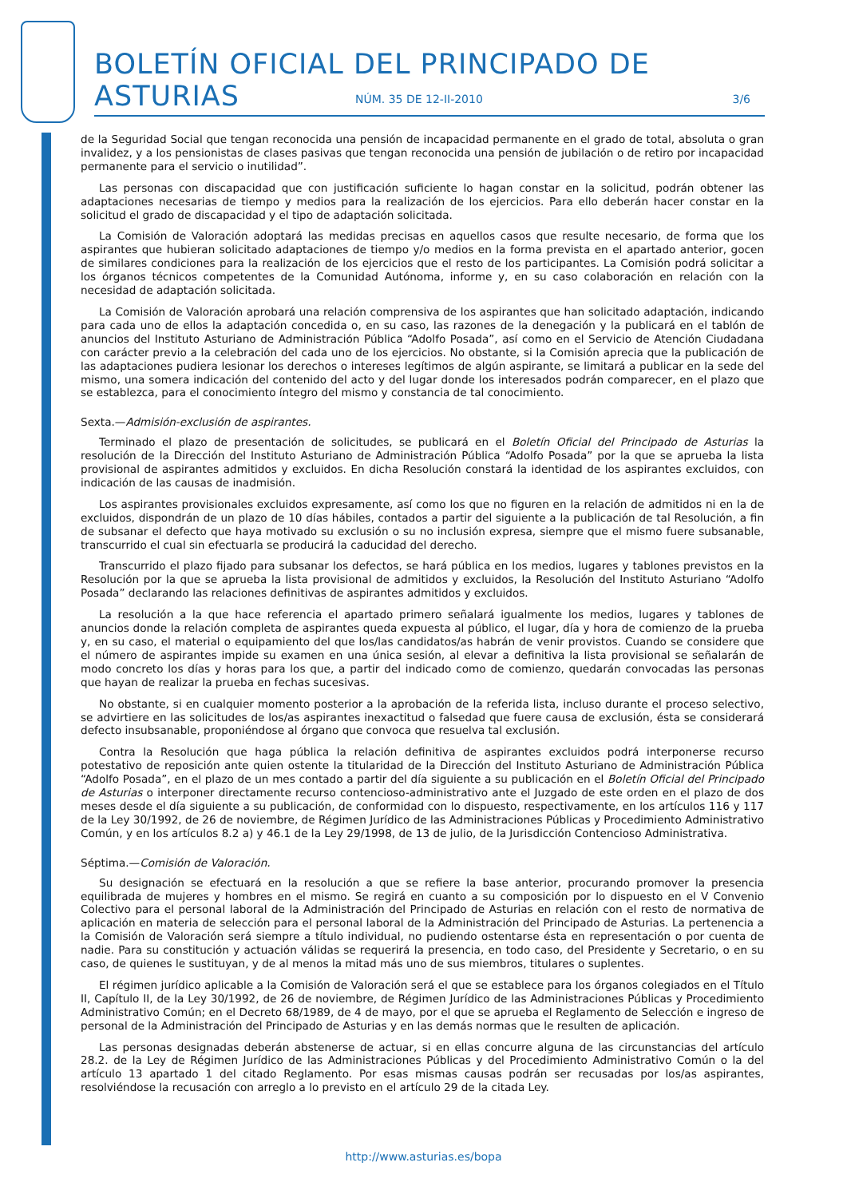BOLETÍN OFICIAL DEL PRINCIPADO DE ASTURIAS
NÚM. 35 DE 12-II-2010 3/6
de la Seguridad Social que tengan reconocida una pensión de incapacidad permanente en el grado de total, absoluta o gran invalidez, y a los pensionistas de clases pasivas que tengan reconocida una pensión de jubilación o de retiro por incapacidad permanente para el servicio o inutilidad”.
Las personas con discapacidad que con justificación suficiente lo hagan constar en la solicitud, podrán obtener las adaptaciones necesarias de tiempo y medios para la realización de los ejercicios. Para ello deberán hacer constar en la solicitud el grado de discapacidad y el tipo de adaptación solicitada.
La Comisión de Valoración adoptará las medidas precisas en aquellos casos que resulte necesario, de forma que los aspirantes que hubieran solicitado adaptaciones de tiempo y/o medios en la forma prevista en el apartado anterior, gocen de similares condiciones para la realización de los ejercicios que el resto de los participantes. La Comisión podrá solicitar a los órganos técnicos competentes de la Comunidad Autónoma, informe y, en su caso colaboración en relación con la necesidad de adaptación solicitada.
La Comisión de Valoración aprobará una relación comprensiva de los aspirantes que han solicitado adaptación, indicando para cada uno de ellos la adaptación concedida o, en su caso, las razones de la denegación y la publicará en el tablón de anuncios del Instituto Asturiano de Administración Pública “Adolfo Posada”, así como en el Servicio de Atención Ciudadana con carácter previo a la celebración del cada uno de los ejercicios. No obstante, si la Comisión aprecia que la publicación de las adaptaciones pudiera lesionar los derechos o intereses legítimos de algún aspirante, se limitará a publicar en la sede del mismo, una somera indicación del contenido del acto y del lugar donde los interesados podrán comparecer, en el plazo que se establezca, para el conocimiento íntegro del mismo y constancia de tal conocimiento.
Sexta.—Admisión-exclusión de aspirantes.
Terminado el plazo de presentación de solicitudes, se publicará en el Boletín Oficial del Principado de Asturias la resolución de la Dirección del Instituto Asturiano de Administración Pública “Adolfo Posada” por la que se aprueba la lista provisional de aspirantes admitidos y excluidos. En dicha Resolución constará la identidad de los aspirantes excluidos, con indicación de las causas de inadmisión.
Los aspirantes provisionales excluidos expresamente, así como los que no figuren en la relación de admitidos ni en la de excluidos, dispondrán de un plazo de 10 días hábiles, contados a partir del siguiente a la publicación de tal Resolución, a fin de subsanar el defecto que haya motivado su exclusión o su no inclusión expresa, siempre que el mismo fuere subsanable, transcurrido el cual sin efectuarla se producirá la caducidad del derecho.
Transcurrido el plazo fijado para subsanar los defectos, se hará pública en los medios, lugares y tablones previstos en la Resolución por la que se aprueba la lista provisional de admitidos y excluidos, la Resolución del Instituto Asturiano “Adolfo Posada” declarando las relaciones definitivas de aspirantes admitidos y excluidos.
La resolución a la que hace referencia el apartado primero señalará igualmente los medios, lugares y tablones de anuncios donde la relación completa de aspirantes queda expuesta al público, el lugar, día y hora de comienzo de la prueba y, en su caso, el material o equipamiento del que los/las candidatos/as habrán de venir provistos. Cuando se considere que el número de aspirantes impide su examen en una única sesión, al elevar a definitiva la lista provisional se señalarán de modo concreto los días y horas para los que, a partir del indicado como de comienzo, quedarán convocadas las personas que hayan de realizar la prueba en fechas sucesivas.
No obstante, si en cualquier momento posterior a la aprobación de la referida lista, incluso durante el proceso selectivo, se advirtiere en las solicitudes de los/as aspirantes inexactitud o falsedad que fuere causa de exclusión, ésta se considerará defecto insubsanable, proponiéndose al órgano que convoca que resuelva tal exclusión.
Contra la Resolución que haga pública la relación definitiva de aspirantes excluidos podrá interponerse recurso potestativo de reposición ante quien ostente la titularidad de la Dirección del Instituto Asturiano de Administración Pública “Adolfo Posada”, en el plazo de un mes contado a partir del día siguiente a su publicación en el Boletín Oficial del Principado de Asturias o interponer directamente recurso contencioso-administrativo ante el Juzgado de este orden en el plazo de dos meses desde el día siguiente a su publicación, de conformidad con lo dispuesto, respectivamente, en los artículos 116 y 117 de la Ley 30/1992, de 26 de noviembre, de Régimen Jurídico de las Administraciones Públicas y Procedimiento Administrativo Común, y en los artículos 8.2 a) y 46.1 de la Ley 29/1998, de 13 de julio, de la Jurisdicción Contencioso Administrativa.
Séptima.—Comisión de Valoración.
Su designación se efectuará en la resolución a que se refiere la base anterior, procurando promover la presencia equilibrada de mujeres y hombres en el mismo. Se regirá en cuanto a su composición por lo dispuesto en el V Convenio Colectivo para el personal laboral de la Administración del Principado de Asturias en relación con el resto de normativa de aplicación en materia de selección para el personal laboral de la Administración del Principado de Asturias. La pertenencia a la Comisión de Valoración será siempre a título individual, no pudiendo ostentarse ésta en representación o por cuenta de nadie. Para su constitución y actuación válidas se requerirá la presencia, en todo caso, del Presidente y Secretario, o en su caso, de quienes le sustituyan, y de al menos la mitad más uno de sus miembros, titulares o suplentes.
El régimen jurídico aplicable a la Comisión de Valoración será el que se establece para los órganos colegiados en el Título II, Capítulo II, de la Ley 30/1992, de 26 de noviembre, de Régimen Jurídico de las Administraciones Públicas y Procedimiento Administrativo Común; en el Decreto 68/1989, de 4 de mayo, por el que se aprueba el Reglamento de Selección e ingreso de personal de la Administración del Principado de Asturias y en las demás normas que le resulten de aplicación.
Las personas designadas deberán abstenerse de actuar, si en ellas concurre alguna de las circunstancias del artículo 28.2. de la Ley de Régimen Jurídico de las Administraciones Públicas y del Procedimiento Administrativo Común o la del artículo 13 apartado 1 del citado Reglamento. Por esas mismas causas podrán ser recusadas por los/as aspirantes, resolviéndose la recusación con arreglo a lo previsto en el artículo 29 de la citada Ley.
http://www.asturias.es/bopa